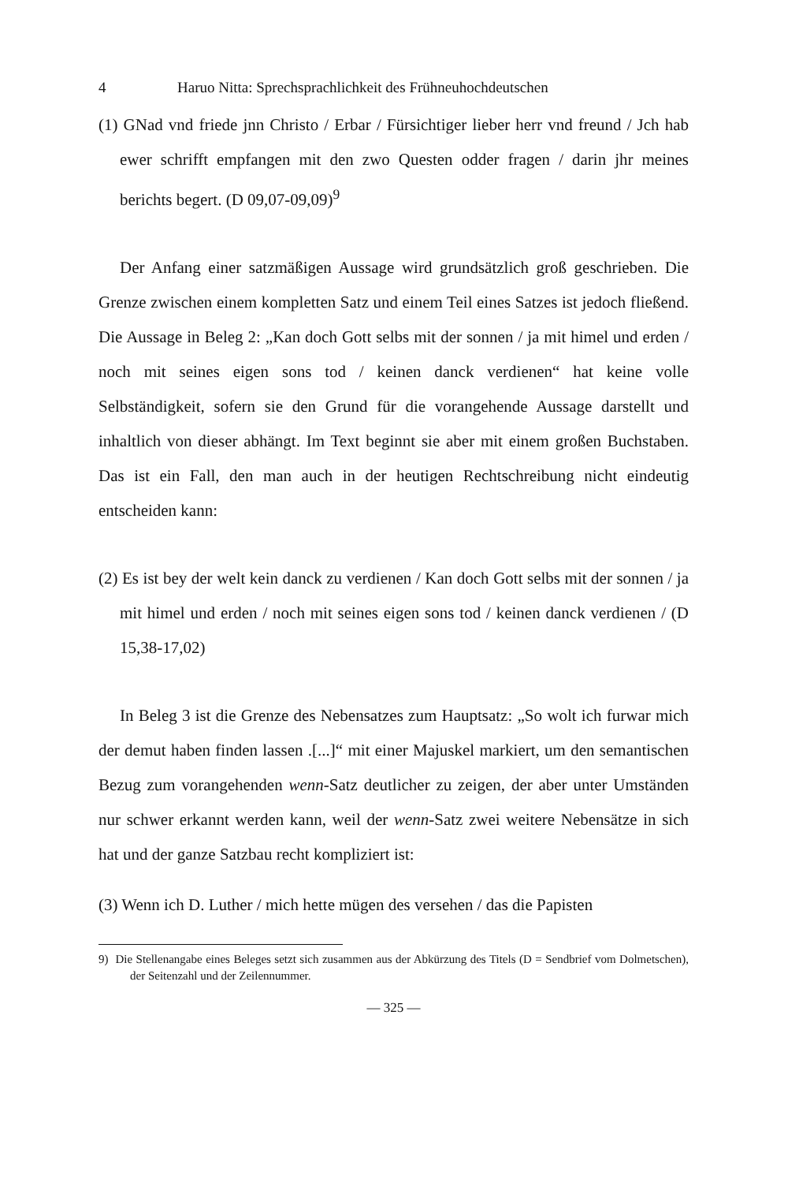4 Haruo Nitta: Sprechsprachlichkeit des Frühneuhochdeutschen
(1) GNad vnd friede jnn Christo / Erbar / Fürsichtiger lieber herr vnd freund / Jch hab ewer schrifft empfangen mit den zwo Questen odder fragen / darin jhr meines berichts begert. (D 09,07-09,09)<sup>9</sup>
Der Anfang einer satzmäßigen Aussage wird grundsätzlich groß geschrieben. Die Grenze zwischen einem kompletten Satz und einem Teil eines Satzes ist jedoch fließend. Die Aussage in Beleg 2: „Kan doch Gott selbs mit der sonnen / ja mit himel und erden / noch mit seines eigen sons tod / keinen danck verdienen“ hat keine volle Selbständigkeit, sofern sie den Grund für die vorangehende Aussage darstellt und inhaltlich von dieser abhängt. Im Text beginnt sie aber mit einem großen Buchstaben. Das ist ein Fall, den man auch in der heutigen Rechtschreibung nicht eindeutig entscheiden kann:
(2) Es ist bey der welt kein danck zu verdienen / Kan doch Gott selbs mit der sonnen / ja mit himel und erden / noch mit seines eigen sons tod / keinen danck verdienen / (D 15,38-17,02)
In Beleg 3 ist die Grenze des Nebensatzes zum Hauptsatz: „So wolt ich furwar mich der demut haben finden lassen .[...]“ mit einer Majuskel markiert, um den semantischen Bezug zum vorangehenden wenn-Satz deutlicher zu zeigen, der aber unter Umständen nur schwer erkannt werden kann, weil der wenn-Satz zwei weitere Nebensätze in sich hat und der ganze Satzbau recht kompliziert ist:
(3) Wenn ich D. Luther / mich hette mügen des versehen / das die Papisten
9) Die Stellenangabe eines Beleges setzt sich zusammen aus der Abkürzung des Titels (D = Sendbrief vom Dolmetschen), der Seitenzahl und der Zeilennummer.
— 325 —